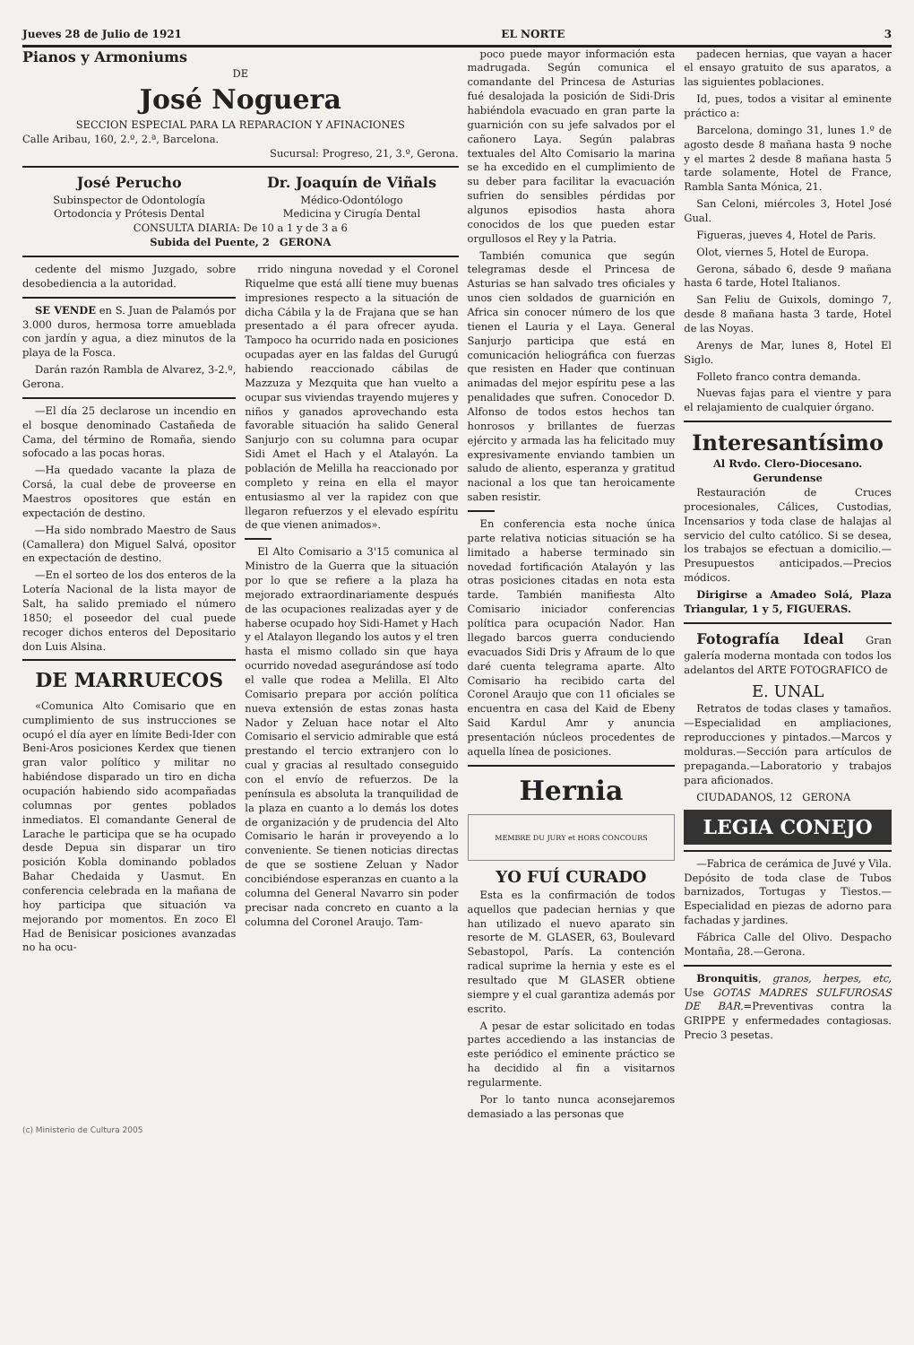Jueves 28 de Julio de 1921 EL NORTE 3
Pianos y Armoniums
DE
José Noguera
SECCION ESPECIAL PARA LA REPARACION Y AFINACIONES
Calle Aribau, 160, 2.º, 2.ª, Barcelona.
Sucursal: Progreso, 21, 3.º, Gerona.
José Perucho
Subinspector de Odontología
Ortodoncia y Prótesis Dental
Dr. Joaquín de Viñals
Médico-Odontólogo
Medicina y Cirugía Dental
CONSULTA DIARIA: De 10 a 1 y de 3 a 6
Subida del Puente, 2 GERONA
cedente del mismo Juzgado, sobre desobediencia a la autoridad.
SE VENDE en S. Juan de Palamós por 3.000 duros, hermosa torre amueblada con jardín y agua, a diez minutos de la playa de la Fosca.
Darán razón Rambla de Alvarez, 3-2.º, Gerona.
—El día 25 declarose un incendio en el bosque denominado Castañeda de Cama, del término de Romaña, siendo sofocado a las pocas horas.
—Ha quedado vacante la plaza de Corsá, la cual debe de proveerse en Maestros opositores que están en expectación de destino.
—Ha sido nombrado Maestro de Saus (Camallera) don Miguel Salvá, opositor en expectación de destino.
—En el sorteo de los dos enteros de la Lotería Nacional de la lista mayor de Salt, ha salido premiado el número 1850; el poseedor del cual puede recoger dichos enteros del Depositario don Luis Alsina.
DE MARRUECOS
«Comunica Alto Comisario que en cumplimiento de sus instrucciones se ocupó el día ayer en límite Bedi-Ider con Beni-Aros posiciones Kerdex que tienen gran valor político y militar no habiéndose disparado un tiro en dicha ocupación habiendo sido acompañadas columnas por gentes poblados inmediatos. El comandante General de Larache le participa que se ha ocupado desde Depua sin disparar un tiro posición Kobla dominando poblados Bahar Chedaida y Uasmut. En conferencia celebrada en la mañana de hoy participa que situación va mejorando por momentos. En zoco El Had de Benisicar posiciones avanzadas no ha ocu-
rrido ninguna novedad y el Coronel Riquelme que está allí tiene muy buenas impresiones respecto a la situación de dicha Cábila y la de Frajana que se han presentado a él para ofrecer ayuda. Tampoco ha ocurrido nada en posiciones ocupadas ayer en las faldas del Gurugú habiendo reaccionado cábilas de Mazzuza y Mezquita que han vuelto a ocupar sus viviendas trayendo mujeres y niños y ganados aprovechando esta favorable situación ha salido General Sanjurjo con su columna para ocupar Sidi Amet el Hach y el Atalayón. La población de Melilla ha reaccionado por completo y reina en ella el mayor entusiasmo al ver la rapidez con que llegaron refuerzos y el elevado espíritu de que vienen animados».
El Alto Comisario a 3'15 comunica al Ministro de la Guerra que la situación por lo que se refiere a la plaza ha mejorado extraordinariamente después de las ocupaciones realizadas ayer y de haberse ocupado hoy Sidi-Hamet y Hach y el Atalayon llegando los autos y el tren hasta el mismo collado sin que haya ocurrido novedad asegurándose así todo el valle que rodea a Melilla. El Alto Comisario prepara por acción política nueva extensión de estas zonas hasta Nador y Zeluan hace notar el Alto Comisario el servicio admirable que está prestando el tercio extranjero con lo cual y gracias al resultado conseguido con el envío de refuerzos. De la península es absoluta la tranquilidad de la plaza en cuanto a lo demás los dotes de organización y de prudencia del Alto Comisario le harán ir proveyendo a lo conveniente. Se tienen noticias directas de que se sostiene Zeluan y Nador concibiéndose esperanzas en cuanto a la columna del General Navarro sin poder precisar nada concreto en cuanto a la columna del Coronel Araujo. Tam-
poco puede mayor información esta madrugada. Según comunica el comandante del Princesa de Asturias fué desalojada la posición de Sidi-Dris habiéndola evacuado en gran parte la guarnición con su jefe salvados por el cañonero Laya. Según palabras textuales del Alto Comisario la marina se ha excedido en el cumplimiento de su deber para facilitar la evacuación sufrien do sensibles pérdidas por algunos episodios hasta ahora conocidos de los que pueden estar orgullosos el Rey y la Patria.
También comunica que según telegramas desde el Princesa de Asturias se han salvado tres oficiales y unos cien soldados de guarnición en Africa sin conocer número de los que tienen el Lauria y el Laya. General Sanjurjo participa que está en comunicación heliográfica con fuerzas que resisten en Hader que continuan animadas del mejor espíritu pese a las penalidades que sufren. Conocedor D. Alfonso de todos estos hechos tan honrosos y brillantes de fuerzas ejército y armada las ha felicitado muy expresivamente enviando tambien un saludo de aliento, esperanza y gratitud nacional a los que tan heroicamente saben resistir.
En conferencia esta noche única parte relativa noticias situación se ha limitado a haberse terminado sin novedad fortificación Atalayón y las otras posiciones citadas en nota esta tarde. También manifiesta Alto Comisario iniciador conferencias política para ocupación Nador. Han llegado barcos guerra conduciendo evacuados Sidi Dris y Afraum de lo que daré cuenta telegrama aparte. Alto Comisario ha recibido carta del Coronel Araujo que con 11 oficiales se encuentra en casa del Kaid de Ebeny Said Kardul Amr y anuncia presentación núcleos procedentes de aquella línea de posiciones.
Hernia
MEMBRE DU JURY et HORS CONCOURS
YO FUÍ CURADO
Esta es la confirmación de todos aquellos que padecian hernias y que han utilizado el nuevo aparato sin resorte de M. GLASER, 63, Boulevard Sebastopol, París. La contención radical suprime la hernia y este es el resultado que M GLASER obtiene siempre y el cual garantiza además por escrito.
A pesar de estar solicitado en todas partes accediendo a las instancias de este periódico el eminente práctico se ha decidido al fin a visitarnos regularmente.
Por lo tanto nunca aconsejaremos demasiado a las personas que
padecen hernias, que vayan a hacer el ensayo gratuito de sus aparatos, a las siguientes poblaciones.
Id, pues, todos a visitar al eminente práctico a:
Barcelona, domingo 31, lunes 1.º de agosto desde 8 mañana hasta 9 noche y el martes 2 desde 8 mañana hasta 5 tarde solamente, Hotel de France, Rambla Santa Mónica, 21.
San Celoni, miércoles 3, Hotel José Gual.
Figueras, jueves 4, Hotel de Paris.
Olot, viernes 5, Hotel de Europa.
Gerona, sábado 6, desde 9 mañana hasta 6 tarde, Hotel Italianos.
San Feliu de Guixols, domingo 7, desde 8 mañana hasta 3 tarde, Hotel de las Noyas.
Arenys de Mar, lunes 8, Hotel El Siglo.
Folleto franco contra demanda.
Nuevas fajas para el vientre y para el relajamiento de cualquier órgano.
Interesantísimo
Al Rvdo. Clero-Diocesano.
Gerundense
Restauración de Cruces procesionales, Cálices, Custodias, Incensarios y toda clase de halajas al servicio del culto católico. Si se desea, los trabajos se efectuan a domicilio.—Presupuestos anticipados.—Precios módicos.
Dirigirse a Amadeo Solá, Plaza Triangular, 1 y 5, FIGUERAS.
Fotografía Ideal Gran galería moderna montada con todos los adelantos del ARTE FOTOGRAFICO de
E. UNAL
Retratos de todas clases y tamaños.—Especialidad en ampliaciones, reproducciones y pintados.—Marcos y molduras.—Sección para artículos de prepaganda.—Laboratorio y trabajos para aficionados.
CIUDADANOS, 12 GERONA
LEGIA CONEJO
—Fabrica de cerámica de Juvé y Vila. Depósito de toda clase de Tubos barnizados, Tortugas y Tiestos.—Especialidad en piezas de adorno para fachadas y jardines.
Fábrica Calle del Olivo. Despacho Montaña, 28.—Gerona.
Bronquitis, granos, herpes, etc, Use GOTAS MADRES SULFUROSAS DE BAR.=Preventivas contra la GRIPPE y enfermedades contagiosas. Precio 3 pesetas.
(c) Ministerio de Cultura 2005